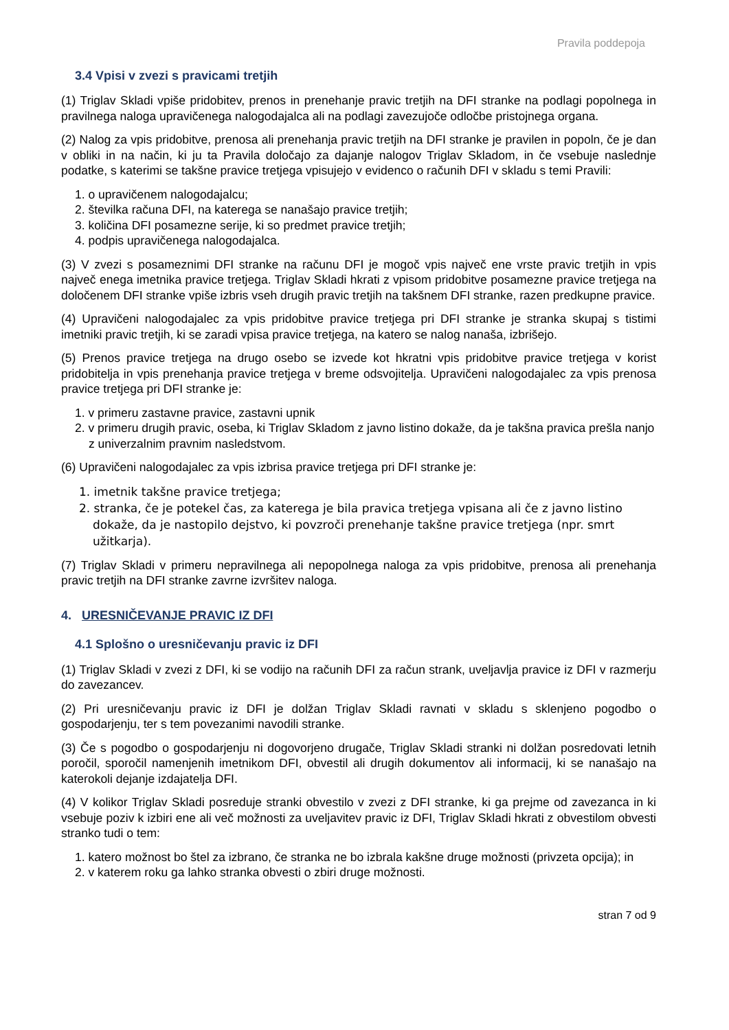Pravila poddepoja
3.4 Vpisi v zvezi s pravicami tretjih
(1) Triglav Skladi vpiše pridobitev, prenos in prenehanje pravic tretjih na DFI stranke na podlagi popolnega in pravilnega naloga upravičenega nalogodajalca ali na podlagi zavezujoče odločbe pristojnega organa.
(2) Nalog za vpis pridobitve, prenosa ali prenehanja pravic tretjih na DFI stranke je pravilen in popoln, če je dan v obliki in na način, ki ju ta Pravila določajo za dajanje nalogov Triglav Skladom, in če vsebuje naslednje podatke, s katerimi se takšne pravice tretjega vpisujejo v evidenco o računih DFI v skladu s temi Pravili:
1. o upravičenem nalogodajalcu;
2. številka računa DFI, na katerega se nanašajo pravice tretjih;
3. količina DFI posamezne serije, ki so predmet pravice tretjih;
4. podpis upravičenega nalogodajalca.
(3) V zvezi s posameznimi DFI stranke na računu DFI je mogoč vpis največ ene vrste pravic tretjih in vpis največ enega imetnika pravice tretjega. Triglav Skladi hkrati z vpisom pridobitve posamezne pravice tretjega na določenem DFI stranke vpiše izbris vseh drugih pravic tretjih na takšnem DFI stranke, razen predkupne pravice.
(4) Upravičeni nalogodajalec za vpis pridobitve pravice tretjega pri DFI stranke je stranka skupaj s tistimi imetniki pravic tretjih, ki se zaradi vpisa pravice tretjega, na katero se nalog nanaša, izbrišejo.
(5) Prenos pravice tretjega na drugo osebo se izvede kot hkratni vpis pridobitve pravice tretjega v korist pridobitelja in vpis prenehanja pravice tretjega v breme odsvojitelja. Upravičeni nalogodajalec za vpis prenosa pravice tretjega pri DFI stranke je:
1. v primeru zastavne pravice, zastavni upnik
2. v primeru drugih pravic, oseba, ki Triglav Skladom z javno listino dokaže, da je takšna pravica prešla nanjo z univerzalnim pravnim nasledstvom.
(6) Upravičeni nalogodajalec za vpis izbrisa pravice tretjega pri DFI stranke je:
1. imetnik takšne pravice tretjega;
2. stranka, če je potekel čas, za katerega je bila pravica tretjega vpisana ali če z javno listino dokaže, da je nastopilo dejstvo, ki povzroči prenehanje takšne pravice tretjega (npr. smrt užitkarja).
(7) Triglav Skladi v primeru nepravilnega ali nepopolnega naloga za vpis pridobitve, prenosa ali prenehanja pravic tretjih na DFI stranke zavrne izvršitev naloga.
4. URESNIČEVANJE PRAVIC IZ DFI
4.1 Splošno o uresničevanju pravic iz DFI
(1) Triglav Skladi v zvezi z DFI, ki se vodijo na računih DFI za račun strank, uveljavlja pravice iz DFI v razmerju do zavezancev.
(2) Pri uresničevanju pravic iz DFI je dolžan Triglav Skladi ravnati v skladu s sklenjeno pogodbo o gospodarjenju, ter s tem povezanimi navodili stranke.
(3) Če s pogodbo o gospodarjenju ni dogovorjeno drugače, Triglav Skladi stranki ni dolžan posredovati letnih poročil, sporočil namenjenih imetnikom DFI, obvestil ali drugih dokumentov ali informacij, ki se nanašajo na katerokoli dejanje izdajatelja DFI.
(4) V kolikor Triglav Skladi posreduje stranki obvestilo v zvezi z DFI stranke, ki ga prejme od zavezanca in ki vsebuje poziv k izbiri ene ali več možnosti za uveljavitev pravic iz DFI, Triglav Skladi hkrati z obvestilom obvesti stranko tudi o tem:
1. katero možnost bo štel za izbrano, če stranka ne bo izbrala kakšne druge možnosti (privzeta opcija); in
2. v katerem roku ga lahko stranka obvesti o zbiri druge možnosti.
stran 7 od 9